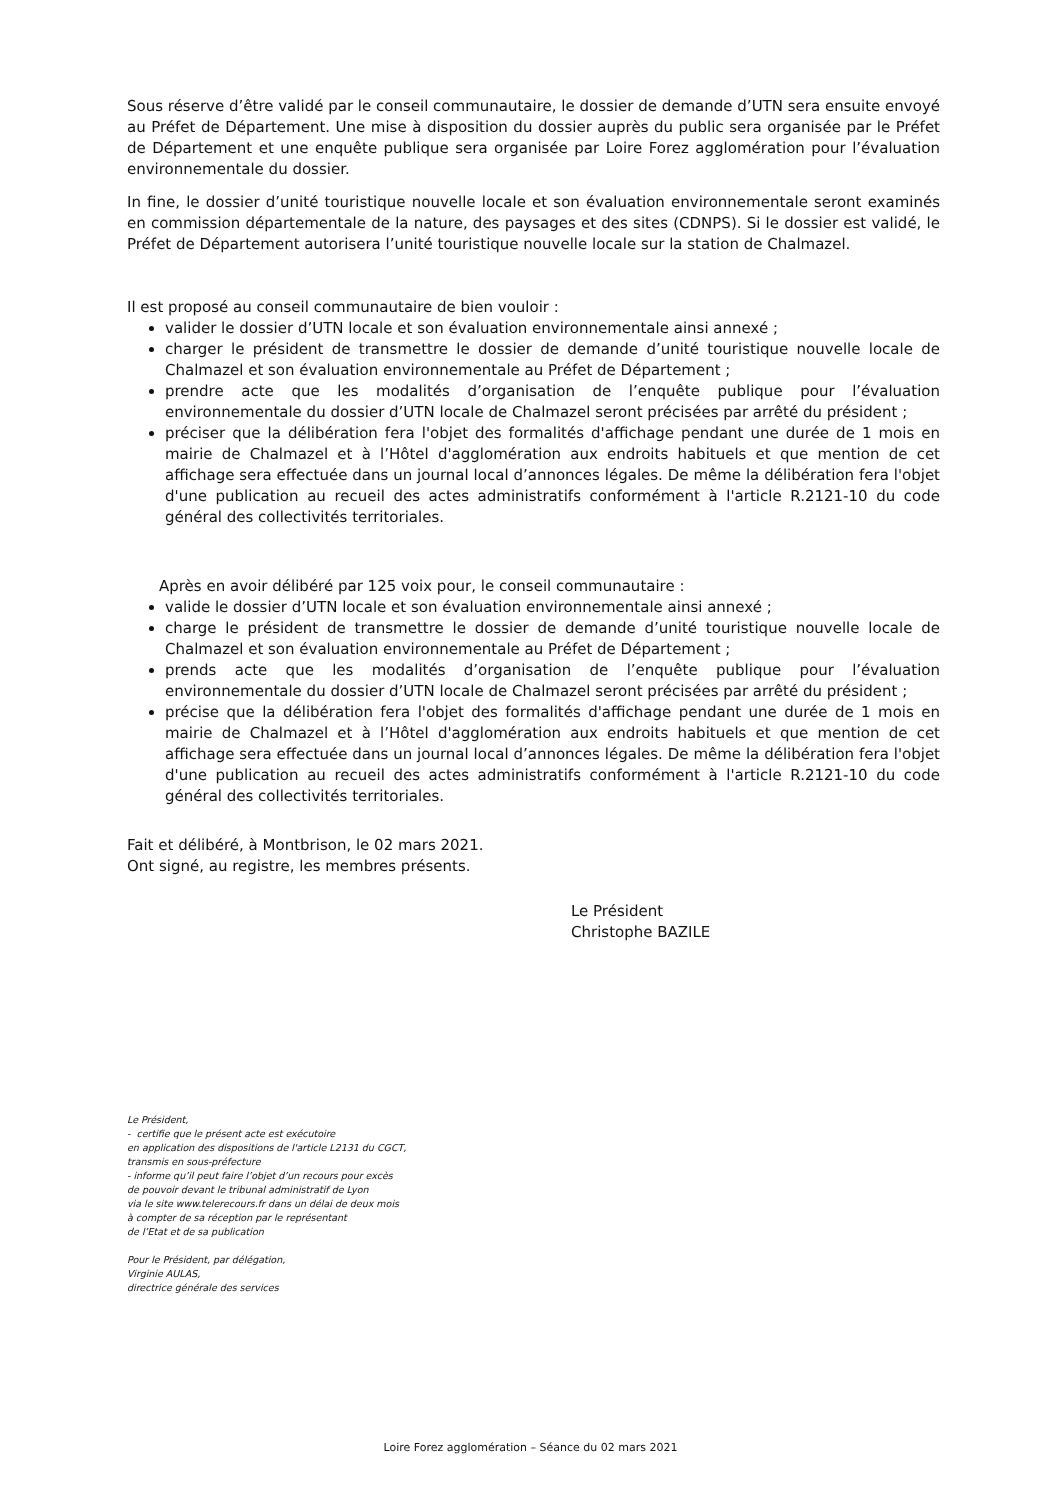Sous réserve d’être validé par le conseil communautaire, le dossier de demande d’UTN sera ensuite envoyé au Préfet de Département. Une mise à disposition du dossier auprès du public sera organisée par le Préfet de Département et une enquête publique sera organisée par Loire Forez agglomération pour l’évaluation environnementale du dossier.
In fine, le dossier d’unité touristique nouvelle locale et son évaluation environnementale seront examinés en commission départementale de la nature, des paysages et des sites (CDNPS). Si le dossier est validé, le Préfet de Département autorisera l’unité touristique nouvelle locale sur la station de Chalmazel.
Il est proposé au conseil communautaire de bien vouloir :
valider le dossier d’UTN locale et son évaluation environnementale ainsi annexé ;
charger le président de transmettre le dossier de demande d’unité touristique nouvelle locale de Chalmazel et son évaluation environnementale au Préfet de Département ;
prendre acte que les modalités d’organisation de l’enquête publique pour l’évaluation environnementale du dossier d’UTN locale de Chalmazel seront précisées par arrêté du président ;
préciser que la délibération fera l'objet des formalités d'affichage pendant une durée de 1 mois en mairie de Chalmazel et à l’Hôtel d'agglomération aux endroits habituels et que mention de cet affichage sera effectuée dans un journal local d’annonces légales. De même la délibération fera l'objet d'une publication au recueil des actes administratifs conformément à l'article R.2121-10 du code général des collectivités territoriales.
Après en avoir délibéré par 125 voix pour, le conseil communautaire :
valide le dossier d’UTN locale et son évaluation environnementale ainsi annexé ;
charge le président de transmettre le dossier de demande d’unité touristique nouvelle locale de Chalmazel et son évaluation environnementale au Préfet de Département ;
prends acte que les modalités d’organisation de l’enquête publique pour l’évaluation environnementale du dossier d’UTN locale de Chalmazel seront précisées par arrêté du président ;
précise que la délibération fera l'objet des formalités d'affichage pendant une durée de 1 mois en mairie de Chalmazel et à l’Hôtel d'agglomération aux endroits habituels et que mention de cet affichage sera effectuée dans un journal local d’annonces légales. De même la délibération fera l'objet d'une publication au recueil des actes administratifs conformément à l'article R.2121-10 du code général des collectivités territoriales.
Fait et délibéré, à Montbrison, le 02 mars 2021.
Ont signé, au registre, les membres présents.
Le Président
Christophe BAZILE
Le Président,
- certifie que le présent acte est exécutoire
en application des dispositions de l'article L2131 du CGCT,
transmis en sous-préfecture
- informe qu’il peut faire l’objet d’un recours pour excès
de pouvoir devant le tribunal administratif de Lyon
via le site www.telerecours.fr dans un délai de deux mois
à compter de sa réception par le représentant
de l’Etat et de sa publication
Pour le Président, par délégation,
Virginie AULAS,
directrice générale des services
Loire Forez agglomération – Séance du 02 mars 2021